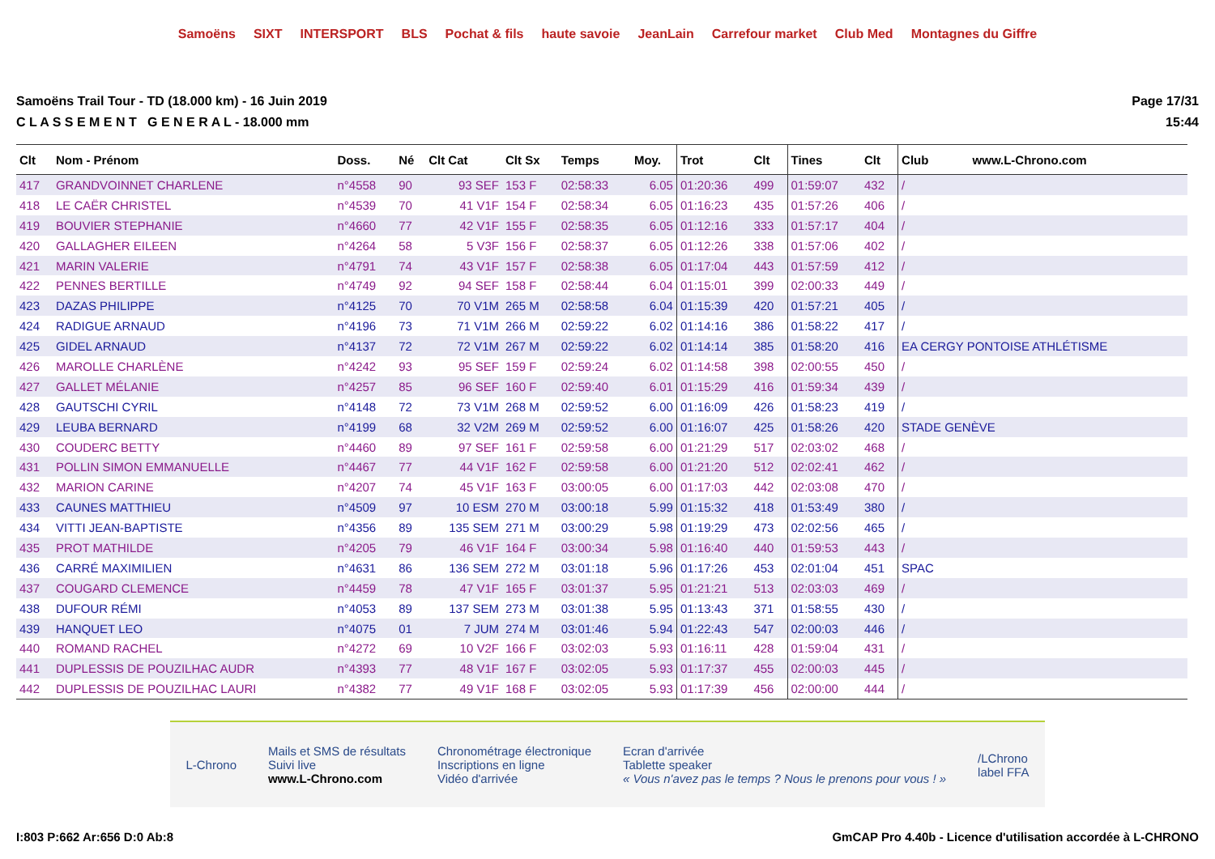Samoëns SIXT INTERSPORT BLS Pochat & fils haute savoie JeanLain Carrefour market Club Med Montagnes du Giffre
Samoëns Trail Tour - TD (18.000 km) - 16 Juin 2019
C L A S S E M E N T G E N E R A L - 18.000 mm
Page 17/31
15:44
| Clt | Nom - Prénom | Doss. | Né | Clt Cat | Clt Sx | Temps | Moy. | Trot | Clt | Tines | Clt | Club www.L-Chrono.com |
| --- | --- | --- | --- | --- | --- | --- | --- | --- | --- | --- | --- | --- |
| 417 | GRANDVOINNET CHARLENE | n°4558 | 90 | 93 SEF | 153 F | 02:58:33 | 6.05 | 01:20:36 | 499 | 01:59:07 | 432 | / |
| 418 | LE CAËR CHRISTEL | n°4539 | 70 | 41 V1F | 154 F | 02:58:34 | 6.05 | 01:16:23 | 435 | 01:57:26 | 406 | / |
| 419 | BOUVIER STEPHANIE | n°4660 | 77 | 42 V1F | 155 F | 02:58:35 | 6.05 | 01:12:16 | 333 | 01:57:17 | 404 | / |
| 420 | GALLAGHER EILEEN | n°4264 | 58 | 5 V3F | 156 F | 02:58:37 | 6.05 | 01:12:26 | 338 | 01:57:06 | 402 | / |
| 421 | MARIN VALERIE | n°4791 | 74 | 43 V1F | 157 F | 02:58:38 | 6.05 | 01:17:04 | 443 | 01:57:59 | 412 | / |
| 422 | PENNES BERTILLE | n°4749 | 92 | 94 SEF | 158 F | 02:58:44 | 6.04 | 01:15:01 | 399 | 02:00:33 | 449 | / |
| 423 | DAZAS PHILIPPE | n°4125 | 70 | 70 V1M | 265 M | 02:58:58 | 6.04 | 01:15:39 | 420 | 01:57:21 | 405 | / |
| 424 | RADIGUE ARNAUD | n°4196 | 73 | 71 V1M | 266 M | 02:59:22 | 6.02 | 01:14:16 | 386 | 01:58:22 | 417 | / |
| 425 | GIDEL ARNAUD | n°4137 | 72 | 72 V1M | 267 M | 02:59:22 | 6.02 | 01:14:14 | 385 | 01:58:20 | 416 | EA CERGY PONTOISE ATHLÉTISME |
| 426 | MAROLLE CHARLÈNE | n°4242 | 93 | 95 SEF | 159 F | 02:59:24 | 6.02 | 01:14:58 | 398 | 02:00:55 | 450 | / |
| 427 | GALLET MÉLANIE | n°4257 | 85 | 96 SEF | 160 F | 02:59:40 | 6.01 | 01:15:29 | 416 | 01:59:34 | 439 | / |
| 428 | GAUTSCHI CYRIL | n°4148 | 72 | 73 V1M | 268 M | 02:59:52 | 6.00 | 01:16:09 | 426 | 01:58:23 | 419 | / |
| 429 | LEUBA BERNARD | n°4199 | 68 | 32 V2M | 269 M | 02:59:52 | 6.00 | 01:16:07 | 425 | 01:58:26 | 420 | STADE GENÈVE |
| 430 | COUDERC BETTY | n°4460 | 89 | 97 SEF | 161 F | 02:59:58 | 6.00 | 01:21:29 | 517 | 02:03:02 | 468 | / |
| 431 | POLLIN SIMON EMMANUELLE | n°4467 | 77 | 44 V1F | 162 F | 02:59:58 | 6.00 | 01:21:20 | 512 | 02:02:41 | 462 | / |
| 432 | MARION CARINE | n°4207 | 74 | 45 V1F | 163 F | 03:00:05 | 6.00 | 01:17:03 | 442 | 02:03:08 | 470 | / |
| 433 | CAUNES MATTHIEU | n°4509 | 97 | 10 ESM | 270 M | 03:00:18 | 5.99 | 01:15:32 | 418 | 01:53:49 | 380 | / |
| 434 | VITTI JEAN-BAPTISTE | n°4356 | 89 | 135 SEM | 271 M | 03:00:29 | 5.98 | 01:19:29 | 473 | 02:02:56 | 465 | / |
| 435 | PROT MATHILDE | n°4205 | 79 | 46 V1F | 164 F | 03:00:34 | 5.98 | 01:16:40 | 440 | 01:59:53 | 443 | / |
| 436 | CARRÉ MAXIMILIEN | n°4631 | 86 | 136 SEM | 272 M | 03:01:18 | 5.96 | 01:17:26 | 453 | 02:01:04 | 451 | SPAC |
| 437 | COUGARD CLEMENCE | n°4459 | 78 | 47 V1F | 165 F | 03:01:37 | 5.95 | 01:21:21 | 513 | 02:03:03 | 469 | / |
| 438 | DUFOUR RÉMI | n°4053 | 89 | 137 SEM | 273 M | 03:01:38 | 5.95 | 01:13:43 | 371 | 01:58:55 | 430 | / |
| 439 | HANQUET LEO | n°4075 | 01 | 7 JUM | 274 M | 03:01:46 | 5.94 | 01:22:43 | 547 | 02:00:03 | 446 | / |
| 440 | ROMAND RACHEL | n°4272 | 69 | 10 V2F | 166 F | 03:02:03 | 5.93 | 01:16:11 | 428 | 01:59:04 | 431 | / |
| 441 | DUPLESSIS DE POUZILHAC AUDR | n°4393 | 77 | 48 V1F | 167 F | 03:02:05 | 5.93 | 01:17:37 | 455 | 02:00:03 | 445 | / |
| 442 | DUPLESSIS DE POUZILHAC LAURI | n°4382 | 77 | 49 V1F | 168 F | 03:02:05 | 5.93 | 01:17:39 | 456 | 02:00:00 | 444 | / |
L-Chrono
Mails et SMS de résultats
Suivi live
www.L-Chrono.com
Chronométrage électronique
Inscriptions en ligne
Vidéo d'arrivée
Ecran d'arrivée
Tablette speaker
« Vous n'avez pas le temps ? Nous le prenons pour vous ! »
/LChrono
label FFA
I:803 P:662 Ar:656 D:0 Ab:8 GmCAP Pro 4.40b - Licence d'utilisation accordée à L-CHRONO